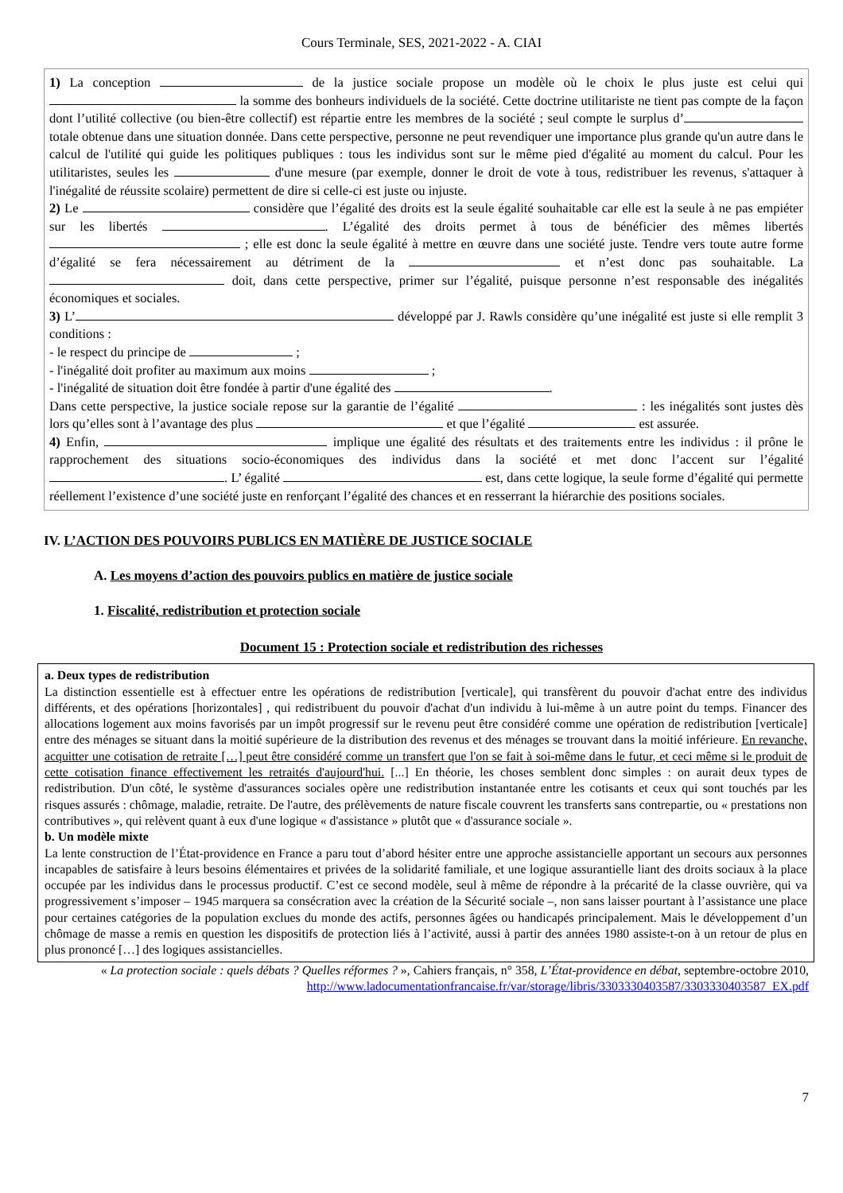Cours Terminale, SES, 2021-2022 - A. CIAI
1) La conception de la justice sociale propose un modèle où le choix le plus juste est celui qui la somme des bonheurs individuels de la société. Cette doctrine utilitariste ne tient pas compte de la façon dont l’utilité collective (ou bien-être collectif) est répartie entre les membres de la société ; seul compte le surplus d’ totale obtenue dans une situation donnée. Dans cette perspective, personne ne peut revendiquer une importance plus grande qu'un autre dans le calcul de l'utilité qui guide les politiques publiques : tous les individus sont sur le même pied d'égalité au moment du calcul. Pour les utilitaristes, seules les d'une mesure (par exemple, donner le droit de vote à tous, redistribuer les revenus, s'attaquer à l'inégalité de réussite scolaire) permettent de dire si celle-ci est juste ou injuste.
2) Le considère que l’égalité des droits est la seule égalité souhaitable car elle est la seule à ne pas empiéter sur les libertés . L’égalité des droits permet à tous de bénéficier des mêmes libertés ; elle est donc la seule égalité à mettre en œuvre dans une société juste. Tendre vers toute autre forme d’égalité se fera nécessairement au détriment de la et n’est donc pas souhaitable. La doit, dans cette perspective, primer sur l’égalité, puisque personne n’est responsable des inégalités économiques et sociales.
3) L’ développé par J. Rawls considère qu’une inégalité est juste si elle remplit 3 conditions :
- le respect du principe de ;
- l'inégalité doit profiter au maximum aux moins ;
- l'inégalité de situation doit être fondée à partir d'une égalité des .
Dans cette perspective, la justice sociale repose sur la garantie de l’égalité : les inégalités sont justes dès lors qu’elles sont à l’avantage des plus et que l’égalité est assurée.
4) Enfin, implique une égalité des résultats et des traitements entre les individus : il prône le rapprochement des situations socio-économiques des individus dans la société et met donc l’accent sur l’égalité . L’ égalité est, dans cette logique, la seule forme d’égalité qui permette réellement l’existence d’une société juste en renforçant l’égalité des chances et en resserrant la hiérarchie des positions sociales.
IV. L’ACTION DES POUVOIRS PUBLICS EN MATIÈRE DE JUSTICE SOCIALE
A. Les moyens d’action des pouvoirs publics en matière de justice sociale
1. Fiscalité, redistribution et protection sociale
Document 15 : Protection sociale et redistribution des richesses
a. Deux types de redistribution
La distinction essentielle est à effectuer entre les opérations de redistribution [verticale], qui transfèrent du pouvoir d'achat entre des individus différents, et des opérations [horizontales] , qui redistribuent du pouvoir d'achat d'un individu à lui-même à un autre point du temps. Financer des allocations logement aux moins favorisés par un impôt progressif sur le revenu peut être considéré comme une opération de redistribution [verticale] entre des ménages se situant dans la moitié supérieure de la distribution des revenus et des ménages se trouvant dans la moitié inférieure. En revanche, acquitter une cotisation de retraite […] peut être considéré comme un transfert que l'on se fait à soi-même dans le futur, et ceci même si le produit de cette cotisation finance effectivement les retraités d'aujourd'hui. [...] En théorie, les choses semblent donc simples : on aurait deux types de redistribution. D'un côté, le système d'assurances sociales opère une redistribution instantanée entre les cotisants et ceux qui sont touchés par les risques assurés : chômage, maladie, retraite. De l'autre, des prélèvements de nature fiscale couvrent les transferts sans contrepartie, ou « prestations non contributives », qui relèvent quant à eux d'une logique « d'assistance » plutôt que « d'assurance sociale ».
b. Un modèle mixte
La lente construction de l’État-providence en France a paru tout d’abord hésiter entre une approche assistancielle apportant un secours aux personnes incapables de satisfaire à leurs besoins élémentaires et privées de la solidarité familiale, et une logique assurantielle liant des droits sociaux à la place occupée par les individus dans le processus productif. C’est ce second modèle, seul à même de répondre à la précarité de la classe ouvrière, qui va progressivement s’imposer – 1945 marquera sa consécration avec la création de la Sécurité sociale –, non sans laisser pourtant à l’assistance une place pour certaines catégories de la population exclues du monde des actifs, personnes âgées ou handicapés principalement. Mais le développement d’un chômage de masse a remis en question les dispositifs de protection liés à l’activité, aussi à partir des années 1980 assiste-t-on à un retour de plus en plus prononcé […] des logiques assistancielles.
« La protection sociale : quels débats ? Quelles réformes ? », Cahiers français, n° 358, L’État-providence en débat, septembre-octobre 2010, http://www.ladocumentationfrancaise.fr/var/storage/libris/3303330403587/3303330403587_EX.pdf
7